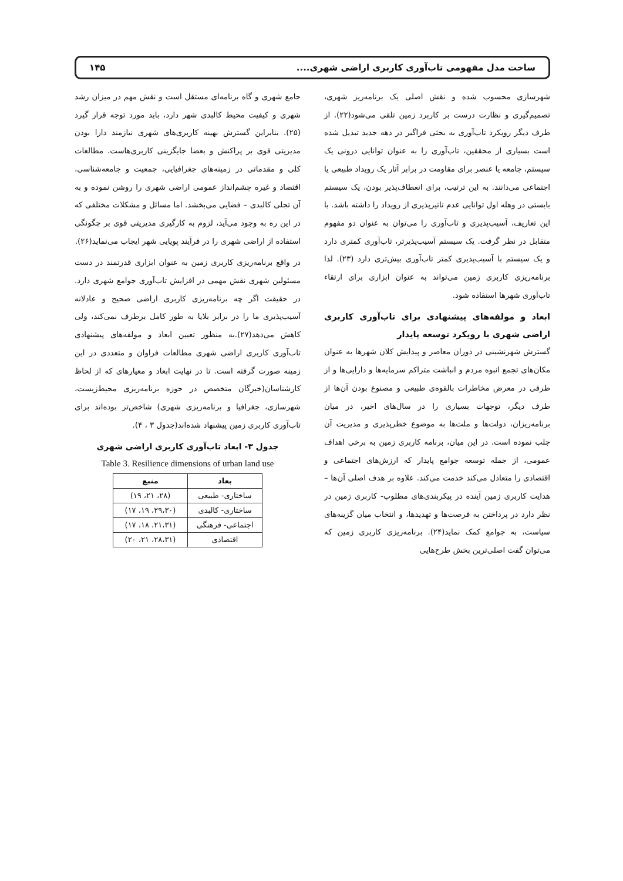ساخت مدل مفهومی تاب‌آوری کاربری اراضی شهری.... ۱۴۵
شهرسازی محسوب شده و نقش اصلی یک برنامه‌ریز شهری، تصمیم‌گیری و نظارت درست بر کاربرد زمین تلقی می‌شود(۲۲). از طرف دیگر رویکرد تاب‌آوری به بحثی فراگیر در دهه جدید تبدیل شده است بسیاری از محققین، تاب‌آوری را به عنوان توانایی درونی یک سیستم، جامعه یا عنصر برای مقاومت در برابر آثار یک رویداد طبیعی یا اجتماعی می‌دانند. به این ترتیب، برای انعطاف‌پذیر بودن، یک سیستم بایستی در وهله اول توانایی عدم تاثیرپذیری از رویداد را داشته باشد. با این تعاریف، آسیب‌پذیری و تاب‌آوری را می‌توان به عنوان دو مفهوم متقابل در نظر گرفت. یک سیستم آسیب‌پذیرتر، تاب‌آوری کمتری دارد و یک سیستم با آسیب‌پذیری کمتر تاب‌آوری بیش‌تری دارد (۲۳). لذا برنامه‌ریزی کاربری زمین می‌تواند به عنوان ابزاری برای ارتقاء تاب‌آوری شهرها استفاده شود.
ابعاد و مولفه‌های پیشنهادی برای تاب‌آوری کاربری اراضی شهری با رویکرد توسعه پایدار
گسترش شهرنشینی در دوران معاصر و پیدایش کلان شهرها به عنوان مکان‌های تجمع انبوه مردم و انباشت متراکم سرمایه‌ها و دارایی‌ها و از طرفی در معرض مخاطرات بالقوه‌ی طبیعی و مصنوع بودن آن‌ها از طرف دیگر، توجهات بسیاری را در سال‌های اخیر، در میان برنامه‌ریزان، دولت‌ها و ملت‌ها به موضوع خطرپذیری و مدیریت آن جلب نموده است. در این میان، برنامه کاربری زمین به برخی اهداف عمومی، از جمله توسعه جوامع پایدار که ارزش‌های اجتماعی و اقتصادی را متعادل می‌کند خدمت می‌کند. علاوه بر هدف اصلی آن‌ها – هدایت کاربری زمین آینده در پیکربندی‌های مطلوب- کاربری زمین در نظر دارد در پرداختن به فرصت‌ها و تهدیدها، و انتخاب میان گزینه‌های سیاست، به جوامع کمک نماید(۲۴). برنامه‌ریزی کاربری زمین که می‌توان گفت اصلی‌ترین بخش طرح‌هایی
جامع شهری و گاه برنامه‌ای مستقل است و نقش مهم در میزان رشد شهری و کیفیت محیط کالبدی شهر دارد، باید مورد توجه قرار گیرد (۲۵). بنابراین گسترش بهینه کاربری‌های شهری نیازمند دارا بودن مدیریتی قوی بر پراکنش و بعضا جایگزینی کاربری‌هاست. مطالعات کلی و مقدماتی در زمینه‌های جغرافیایی، جمعیت و جامعه‌شناسی، اقتصاد و غیره چشم‌انداز عمومی اراضی شهری را روشن نموده و به آن تجلی کالبدی – فضایی می‌بخشد. اما مسائل و مشکلات مختلفی که در این ره به وجود می‌آید، لزوم به کارگیری مدیریتی قوی بر چگونگی استفاده از اراضی شهری را در فرآیند پویایی شهر ایجاب می‌نماید(۲۶).
در واقع برنامه‌ریزی کاربری زمین به عنوان ابزاری قدرتمند در دست مسئولین شهری نقش مهمی در افزایش تاب‌آوری جوامع شهری دارد. در حقیقت اگر چه برنامه‌ریزی کاربری اراضی صحیح و عادلانه آسیب‌پذیری ما را در برابر بلایا به طور کامل برطرف نمی‌کند، ولی کاهش می‌دهد(۲۷).به منظور تعیین ابعاد و مولفه‌های پیشنهادی تاب‌آوری کاربری اراضی شهری مطالعات فراوان و متعددی در این زمینه صورت گرفته است. تا در نهایت ابعاد و معیارهای که از لحاظ کارشناسان(خبرگان متخصص در حوزه برنامه‌ریزی محیط‌زیست، شهرسازی، جغرافیا و برنامه‌ریزی شهری) شاخص‌تر بوده‌اند برای تاب‌آوری کاربری زمین پیشنهاد شده‌اند(جدول ۳ ، ۴).
جدول ۳- ابعاد تاب‌آوری کاربری اراضی شهری
Table 3. Resilience dimensions of urban land use
| بعاد | منبع |
| --- | --- |
| ساختاری- طبیعی | (۲۸، ۲۱، ۱۹) |
| ساختاری- کالبدی | (۲۹،۳۰، ۱۹، ۱۷) |
| اجتماعی- فرهنگی | (۲۱،۳۱، ۱۸، ۱۷) |
| اقتصادی | (۲۸،۳۱، ۲۱، ۲۰) |